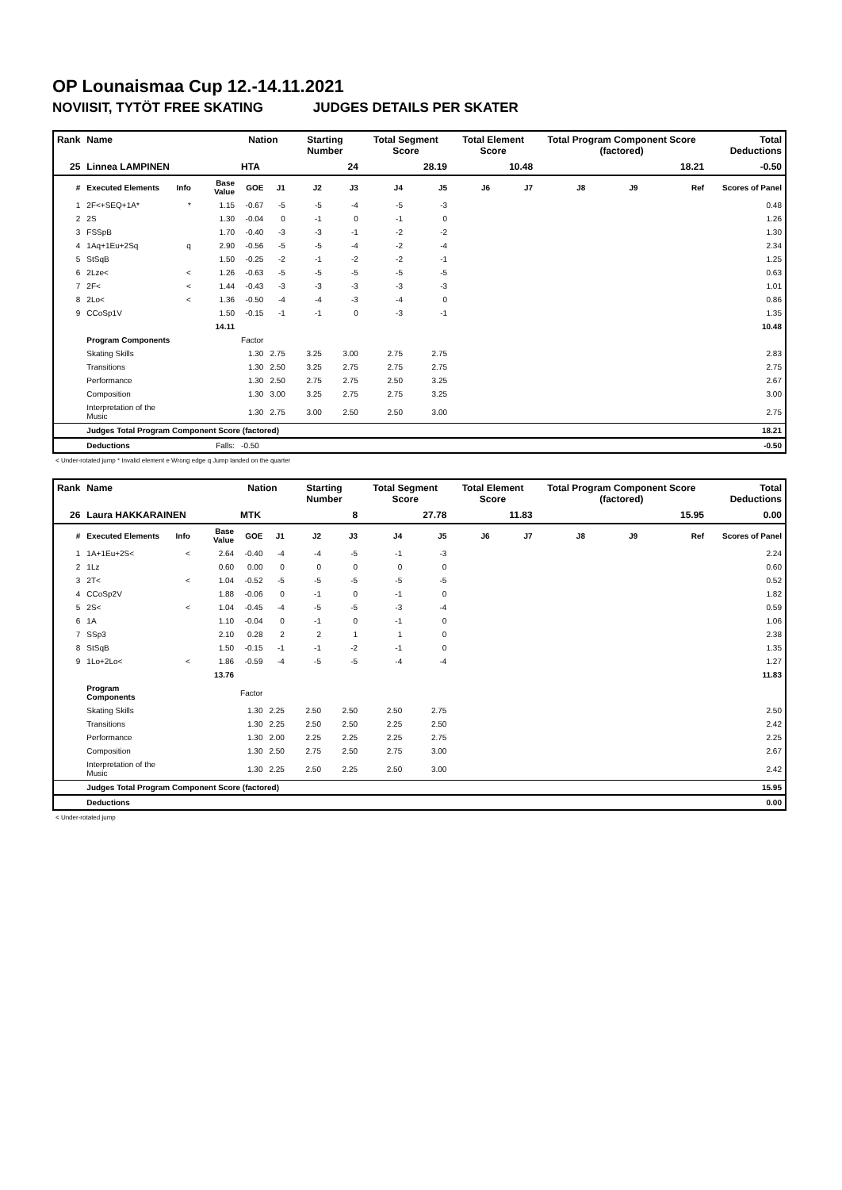OP Lounaismaa Cup 12.-14.11.2021
NOVIISIT, TYTÖT FREE SKATING JUDGES DETAILS PER SKATER
| Rank | Name | | | Nation | | Starting Number | | Total Segment Score | | Total Element Score | | Total Program Component Score (factored) | | | Total Deductions |
| --- | --- | --- | --- | --- | --- | --- | --- | --- | --- | --- | --- | --- | --- | --- | --- |
| 25 | Linnea LAMPINEN | | | HTA | | 24 | | 28.19 | | 10.48 | | 18.21 | | | -0.50 |
| # | Executed Elements | Info | Base Value | GOE | J1 | J2 | J3 | J4 | J5 | J6 | J7 | J8 | J9 | Ref | Scores of Panel |
| 1 | 2F<+SEQ+1A* | * | 1.15 | -0.67 | -5 | -5 | -4 | -5 | -3 | | | | | | 0.48 |
| 2 | 2S | | 1.30 | -0.04 | 0 | -1 | 0 | -1 | 0 | | | | | | 1.26 |
| 3 | FSSpB | | 1.70 | -0.40 | -3 | -3 | -1 | -2 | -2 | | | | | | 1.30 |
| 4 | 1Aq+1Eu+2Sq | q | 2.90 | -0.56 | -5 | -5 | -4 | -2 | -4 | | | | | | 2.34 |
| 5 | StSqB | | 1.50 | -0.25 | -2 | -1 | -2 | -2 | -1 | | | | | | 1.25 |
| 6 | 2Lze< | < | 1.26 | -0.63 | -5 | -5 | -5 | -5 | -5 | | | | | | 0.63 |
| 7 | 2F< | < | 1.44 | -0.43 | -3 | -3 | -3 | -3 | -3 | | | | | | 1.01 |
| 8 | 2Lo< | < | 1.36 | -0.50 | -4 | -4 | -3 | -4 | 0 | | | | | | 0.86 |
| 9 | CCoSp1V | | 1.50 | -0.15 | -1 | -1 | 0 | -3 | -1 | | | | | | 1.35 |
| | | | 14.11 | | | | | | | | | | | | 10.48 |
| | Program Components | | | Factor | | | | | | | | | | | |
| | Skating Skills | | | 1.30 | 2.75 | 3.25 | 3.00 | 2.75 | 2.75 | | | | | | 2.83 |
| | Transitions | | | 1.30 | 2.50 | 3.25 | 2.75 | 2.75 | 2.75 | | | | | | 2.75 |
| | Performance | | | 1.30 | 2.50 | 2.75 | 2.75 | 2.50 | 3.25 | | | | | | 2.67 |
| | Composition | | | 1.30 | 3.00 | 3.25 | 2.75 | 2.75 | 3.25 | | | | | | 3.00 |
| | Interpretation of the Music | | | 1.30 | 2.75 | 3.00 | 2.50 | 2.50 | 3.00 | | | | | | 2.75 |
| | Judges Total Program Component Score (factored) | | | | | | | | | | | | | | 18.21 |
| | Deductions | Falls: | | -0.50 | | | | | | | | | | | -0.50 |
< Under-rotated jump * Invalid element e Wrong edge q Jump landed on the quarter
| Rank | Name | | | Nation | | Starting Number | | Total Segment Score | | Total Element Score | | Total Program Component Score (factored) | | | Total Deductions |
| --- | --- | --- | --- | --- | --- | --- | --- | --- | --- | --- | --- | --- | --- | --- | --- |
| 26 | Laura HAKKARAINEN | | | MTK | | 8 | | 27.78 | | 11.83 | | 15.95 | | | 0.00 |
| # | Executed Elements | Info | Base Value | GOE | J1 | J2 | J3 | J4 | J5 | J6 | J7 | J8 | J9 | Ref | Scores of Panel |
| 1 | 1A+1Eu+2S< | < | 2.64 | -0.40 | -4 | -4 | -5 | -1 | -3 | | | | | | 2.24 |
| 2 | 1Lz | | 0.60 | 0.00 | 0 | 0 | 0 | 0 | 0 | | | | | | 0.60 |
| 3 | 2T< | < | 1.04 | -0.52 | -5 | -5 | -5 | -5 | -5 | | | | | | 0.52 |
| 4 | CCoSp2V | | 1.88 | -0.06 | 0 | -1 | 0 | -1 | 0 | | | | | | 1.82 |
| 5 | 2S< | < | 1.04 | -0.45 | -4 | -5 | -5 | -3 | -4 | | | | | | 0.59 |
| 6 | 1A | | 1.10 | -0.04 | 0 | -1 | 0 | -1 | 0 | | | | | | 1.06 |
| 7 | SSp3 | | 2.10 | 0.28 | 2 | 2 | 1 | 1 | 0 | | | | | | 2.38 |
| 8 | StSqB | | 1.50 | -0.15 | -1 | -1 | -2 | -1 | 0 | | | | | | 1.35 |
| 9 | 1Lo+2Lo< | < | 1.86 | -0.59 | -4 | -5 | -5 | -4 | -4 | | | | | | 1.27 |
| | | | 13.76 | | | | | | | | | | | | 11.83 |
| | Program Components | | | Factor | | | | | | | | | | | |
| | Skating Skills | | | 1.30 | 2.25 | 2.50 | 2.50 | 2.50 | 2.75 | | | | | | 2.50 |
| | Transitions | | | 1.30 | 2.25 | 2.50 | 2.50 | 2.25 | 2.50 | | | | | | 2.42 |
| | Performance | | | 1.30 | 2.00 | 2.25 | 2.25 | 2.25 | 2.75 | | | | | | 2.25 |
| | Composition | | | 1.30 | 2.50 | 2.75 | 2.50 | 2.75 | 3.00 | | | | | | 2.67 |
| | Interpretation of the Music | | | 1.30 | 2.25 | 2.50 | 2.25 | 2.50 | 3.00 | | | | | | 2.42 |
| | Judges Total Program Component Score (factored) | | | | | | | | | | | | | | 15.95 |
| | Deductions | | | | | | | | | | | | | | 0.00 |
< Under-rotated jump